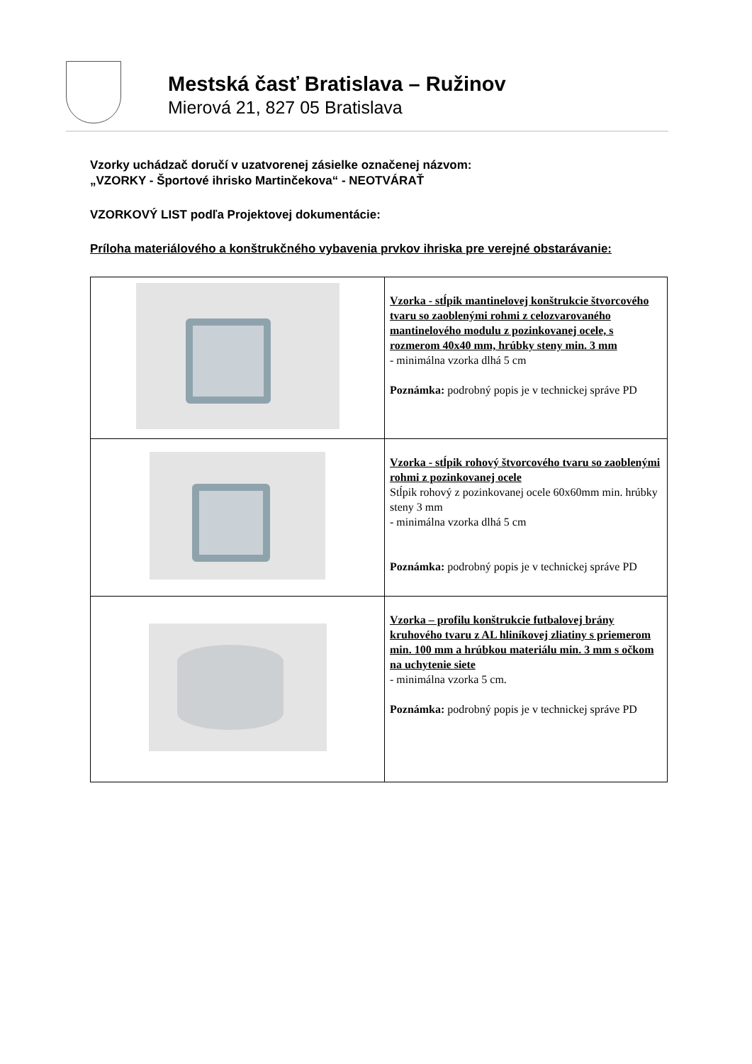Mestská časť Bratislava – Ružinov
Mierová 21, 827 05 Bratislava
Vzorky uchádzač doručí v uzatvorenej zásielke označenej názvom:
„VZORKY - Športové ihrisko Martinčekova“ - NEOTVÁRAŤ
VZORKOVÝ LIST podľa Projektovej dokumentácie:
Príloha materiálového a konštrukčného vybavenia prvkov ihriska pre verejné obstarávanie:
| | Vzorka - stĺpik mantinelovej konštrukcie štvorcového tvaru so zaoblenými rohmi z celozvarovaného mantinelového modulu z pozinkovanej ocele, s rozmerom 40x40 mm, hrúbky steny min. 3 mm - minimálna vzorka dlhá 5 cm Poznámka: podrobný popis je v technickej správe PD |
| | Vzorka - stĺpik rohový štvorcového tvaru so zaoblenými rohmi z pozinkovanej ocele Stĺpik rohový z pozinkovanej ocele 60x60mm min. hrúbky steny 3 mm - minimálna vzorka dlhá 5 cm Poznámka: podrobný popis je v technickej správe PD |
| | Vzorka – profilu konštrukcie futbalovej brány kruhového tvaru z AL hliníkovej zliatiny s priemerom min. 100 mm a hrúbkou materiálu min. 3 mm s očkom na uchytenie siete - minimálna vzorka 5 cm. Poznámka: podrobný popis je v technickej správe PD |